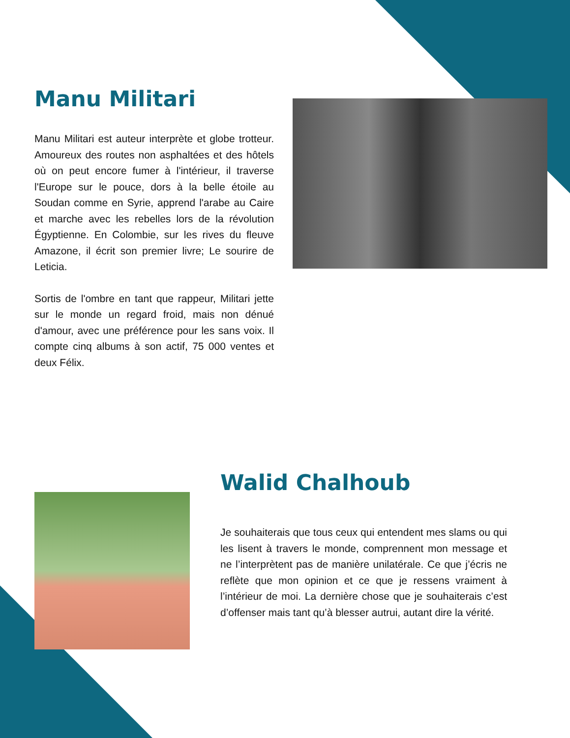Manu Militari
Manu Militari est auteur interprète et globe trotteur. Amoureux des routes non asphaltées et des hôtels où on peut encore fumer à l'intérieur, il traverse l'Europe sur le pouce, dors à la belle étoile au Soudan comme en Syrie, apprend l'arabe au Caire et marche avec les rebelles lors de la révolution Égyptienne. En Colombie, sur les rives du fleuve Amazone, il écrit son premier livre; Le sourire de Leticia.
Sortis de l'ombre en tant que rappeur, Militari jette sur le monde un regard froid, mais non dénué d'amour, avec une préférence pour les sans voix. Il compte cinq albums à son actif, 75 000 ventes et deux Félix.
Walid Chalhoub
Je souhaiterais que tous ceux qui entendent mes slams ou qui les lisent à travers le monde, comprennent mon message et ne l’interprètent pas de manière unilatérale. Ce que j’écris ne reflète que mon opinion et ce que je ressens vraiment à l’intérieur de moi. La dernière chose que je souhaiterais c’est d’offenser mais tant qu’à blesser autrui, autant dire la vérité.